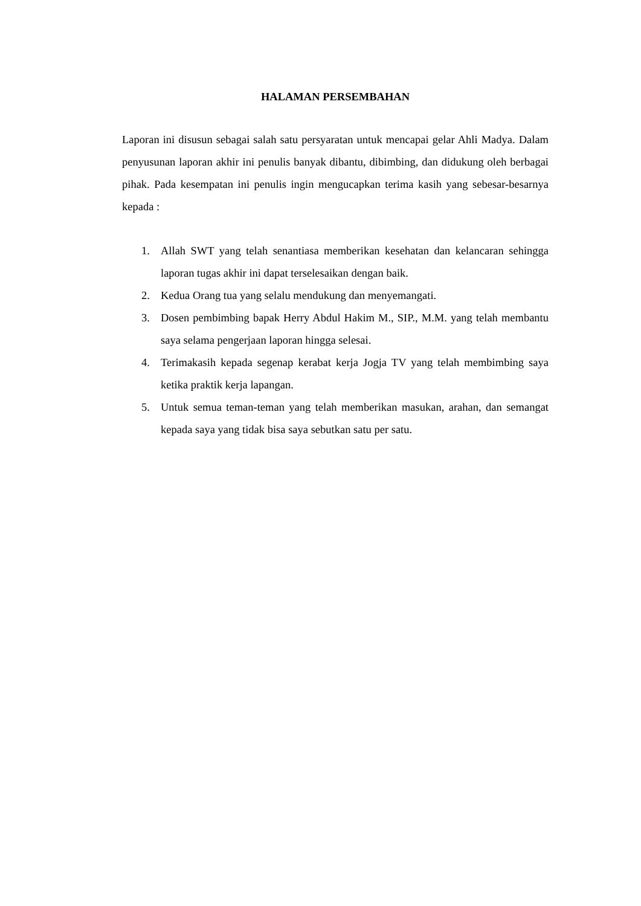HALAMAN PERSEMBAHAN
Laporan ini disusun sebagai salah satu persyaratan untuk mencapai gelar Ahli Madya. Dalam penyusunan laporan akhir ini penulis banyak dibantu, dibimbing, dan didukung oleh berbagai pihak. Pada kesempatan ini penulis ingin mengucapkan terima kasih yang sebesar-besarnya kepada :
1. Allah SWT yang telah senantiasa memberikan kesehatan dan kelancaran sehingga laporan tugas akhir ini dapat terselesaikan dengan baik.
2. Kedua Orang tua yang selalu mendukung dan menyemangati.
3. Dosen pembimbing bapak Herry Abdul Hakim M., SIP., M.M. yang telah membantu saya selama pengerjaan laporan hingga selesai.
4. Terimakasih kepada segenap kerabat kerja Jogja TV yang telah membimbing saya ketika praktik kerja lapangan.
5. Untuk semua teman-teman yang telah memberikan masukan, arahan, dan semangat kepada saya yang tidak bisa saya sebutkan satu per satu.